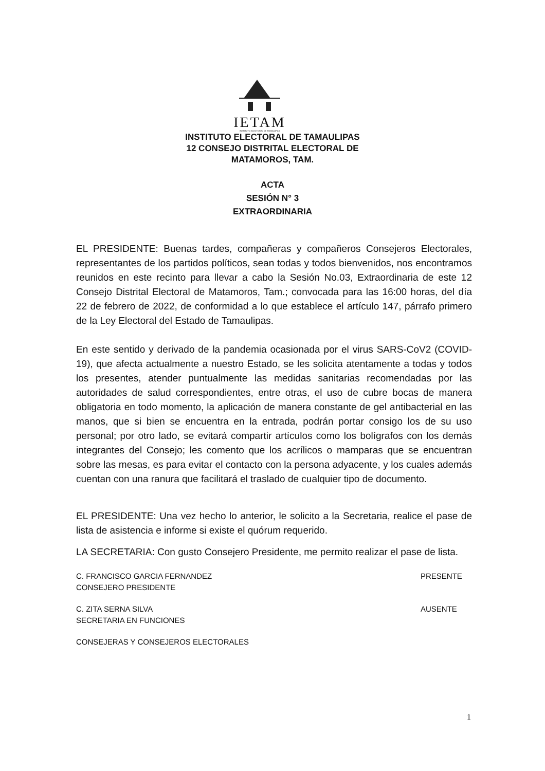IETAM
INSTITUTO ELECTORAL DE TAMAULIPAS
INSTITUTO ELECTORAL DE TAMAULIPAS
12 CONSEJO DISTRITAL ELECTORAL DE
MATAMOROS, TAM.
ACTA
SESIÓN N° 3
EXTRAORDINARIA
EL PRESIDENTE: Buenas tardes, compañeras y compañeros Consejeros Electorales, representantes de los partidos políticos, sean todas y todos bienvenidos, nos encontramos reunidos en este recinto para llevar a cabo la Sesión No.03, Extraordinaria de este 12 Consejo Distrital Electoral de Matamoros, Tam.; convocada para las 16:00 horas, del día 22 de febrero de 2022, de conformidad a lo que establece el artículo 147, párrafo primero de la Ley Electoral del Estado de Tamaulipas.
En este sentido y derivado de la pandemia ocasionada por el virus SARS-CoV2 (COVID-19), que afecta actualmente a nuestro Estado, se les solicita atentamente a todas y todos los presentes, atender puntualmente las medidas sanitarias recomendadas por las autoridades de salud correspondientes, entre otras, el uso de cubre bocas de manera obligatoria en todo momento, la aplicación de manera constante de gel antibacterial en las manos, que si bien se encuentra en la entrada, podrán portar consigo los de su uso personal; por otro lado, se evitará compartir artículos como los bolígrafos con los demás integrantes del Consejo; les comento que los acrílicos o mamparas que se encuentran sobre las mesas, es para evitar el contacto con la persona adyacente, y los cuales además cuentan con una ranura que facilitará el traslado de cualquier tipo de documento.
EL PRESIDENTE: Una vez hecho lo anterior, le solicito a la Secretaria, realice el pase de lista de asistencia e informe si existe el quórum requerido.
LA SECRETARIA: Con gusto Consejero Presidente, me permito realizar el pase de lista.
C. FRANCISCO GARCIA FERNANDEZ
CONSEJERO PRESIDENTE
PRESENTE
C. ZITA SERNA SILVA
SECRETARIA EN FUNCIONES
AUSENTE
CONSEJERAS Y CONSEJEROS ELECTORALES
1